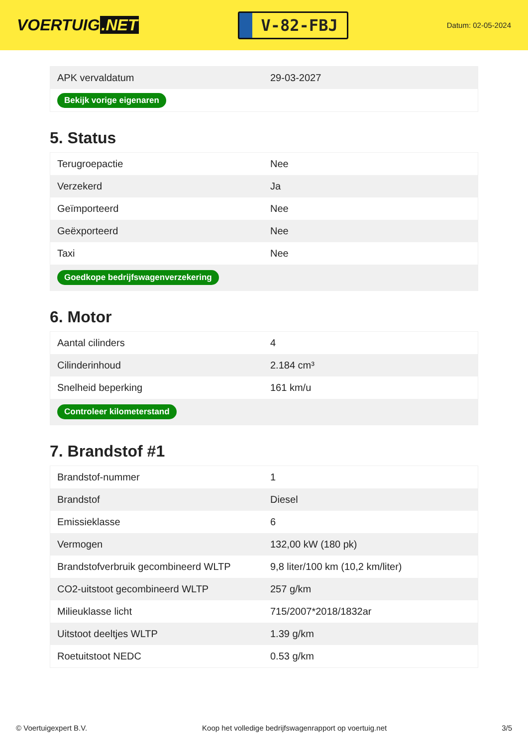VOERTUIG.NET
V-82-FBJ
Datum: 02-05-2024
| APK vervaldatum | 29-03-2027 |
| Bekijk vorige eigenaren | |
5. Status
| Terugroepactie | Nee |
| Verzekerd | Ja |
| Geïmporteerd | Nee |
| Geëxporteerd | Nee |
| Taxi | Nee |
| Goedkope bedrijfswagenverzekering | |
6. Motor
| Aantal cilinders | 4 |
| Cilinderinhoud | 2.184 cm³ |
| Snelheid beperking | 161 km/u |
| Controleer kilometerstand | |
7. Brandstof #1
| Brandstof-nummer | 1 |
| Brandstof | Diesel |
| Emissieklasse | 6 |
| Vermogen | 132,00 kW (180 pk) |
| Brandstofverbruik gecombineerd WLTP | 9,8 liter/100 km (10,2 km/liter) |
| CO2-uitstoot gecombineerd WLTP | 257 g/km |
| Milieuklasse licht | 715/2007*2018/1832ar |
| Uitstoot deeltjes WLTP | 1.39 g/km |
| Roetuitstoot NEDC | 0.53 g/km |
© Voertuigexpert B.V. Koop het volledige bedrijfswagenrapport op voertuig.net 3/5